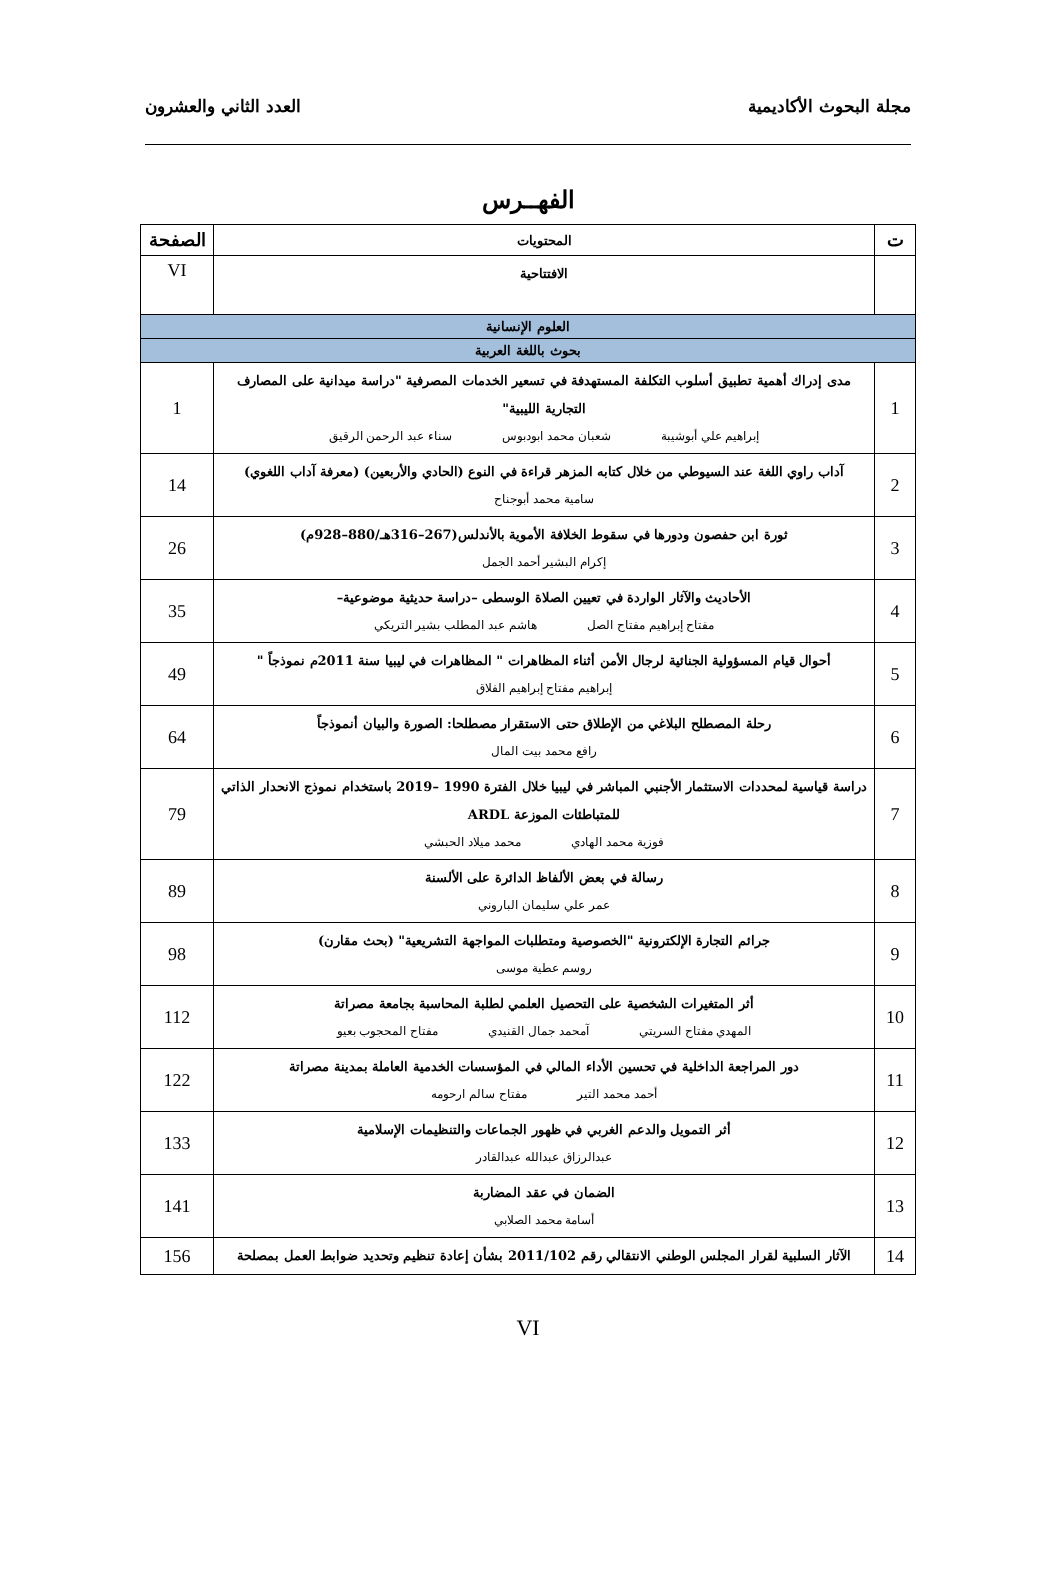مجلة البحوث الأكاديمية العدد الثاني والعشرون
الفهــرس
| ت | المحتويات | الصفحة |
| --- | --- | --- |
| | الافتتاحية | VI |
| العلوم الإنسانية | | |
| بحوث باللغة العربية | | |
| 1 | مدى إدراك أهمية تطبيق أسلوب التكلفة المستهدفة في تسعير الخدمات المصرفية "دراسة ميدانية على المصارف التجارية الليبية" إبراهيم علي أبوشيبة شعبان محمد ابودبوس سناء عبد الرحمن الرقيق | 1 |
| 2 | آداب راوي اللغة عند السيوطي من خلال كتابه المزهر قراءة في النوع (الحادي والأربعين) (معرفة آداب اللغوي) سامية محمد أبوجناح | 14 |
| 3 | ثورة ابن حفصون ودورها في سقوط الخلافة الأموية بالأندلس(267–316هـ/880–928م) إكرام البشير أحمد الجمل | 26 |
| 4 | الأحاديث والآثار الواردة في تعيين الصلاة الوسطى –دراسة حديثية موضوعية– مفتاح إبراهيم مفتاح الصل هاشم عبد المطلب بشير التريكي | 35 |
| 5 | أحوال قيام المسؤولية الجنائية لرجال الأمن أثناء المظاهرات " المظاهرات في ليبيا سنة 2011م نموذجاً " إبراهيم مفتاح إبراهيم الفلاق | 49 |
| 6 | رحلة المصطلح البلاغي من الإطلاق حتى الاستقرار مصطلحا: الصورة والبيان أنموذجاً رافع محمد بيت المال | 64 |
| 7 | دراسة قياسية لمحددات الاستثمار الأجنبي المباشر في ليبيا خلال الفترة 1990 –2019 باستخدام نموذج الانحدار الذاتي للمتباطئات الموزعة ARDL فوزية محمد الهادي محمد ميلاد الحبشي | 79 |
| 8 | رسالة في بعض الألفاظ الدائرة على الألسنة عمر علي سليمان الباروني | 89 |
| 9 | جرائم التجارة الإلكترونية "الخصوصية ومتطلبات المواجهة التشريعية" (بحث مقارن) روسم عطية موسى | 98 |
| 10 | أثر المتغيرات الشخصية على التحصيل العلمي لطلبة المحاسبة بجامعة مصراتة المهدي مفتاح السريتي آمحمد جمال القنيدي مفتاح المحجوب بعيو | 112 |
| 11 | دور المراجعة الداخلية في تحسين الأداء المالي في المؤسسات الخدمية العاملة بمدينة مصراتة أحمد محمد التير مفتاح سالم ارحومه | 122 |
| 12 | أثر التمويل والدعم الغربي في ظهور الجماعات والتنظيمات الإسلامية عبدالرزاق عبدالله عبدالقادر | 133 |
| 13 | الضمان في عقد المضاربة أسامة محمد الصلابي | 141 |
| 14 | الآثار السلبية لقرار المجلس الوطني الانتقالي رقم 2011/102 بشأن إعادة تنظيم وتحديد ضوابط العمل بمصلحة | 156 |
VI